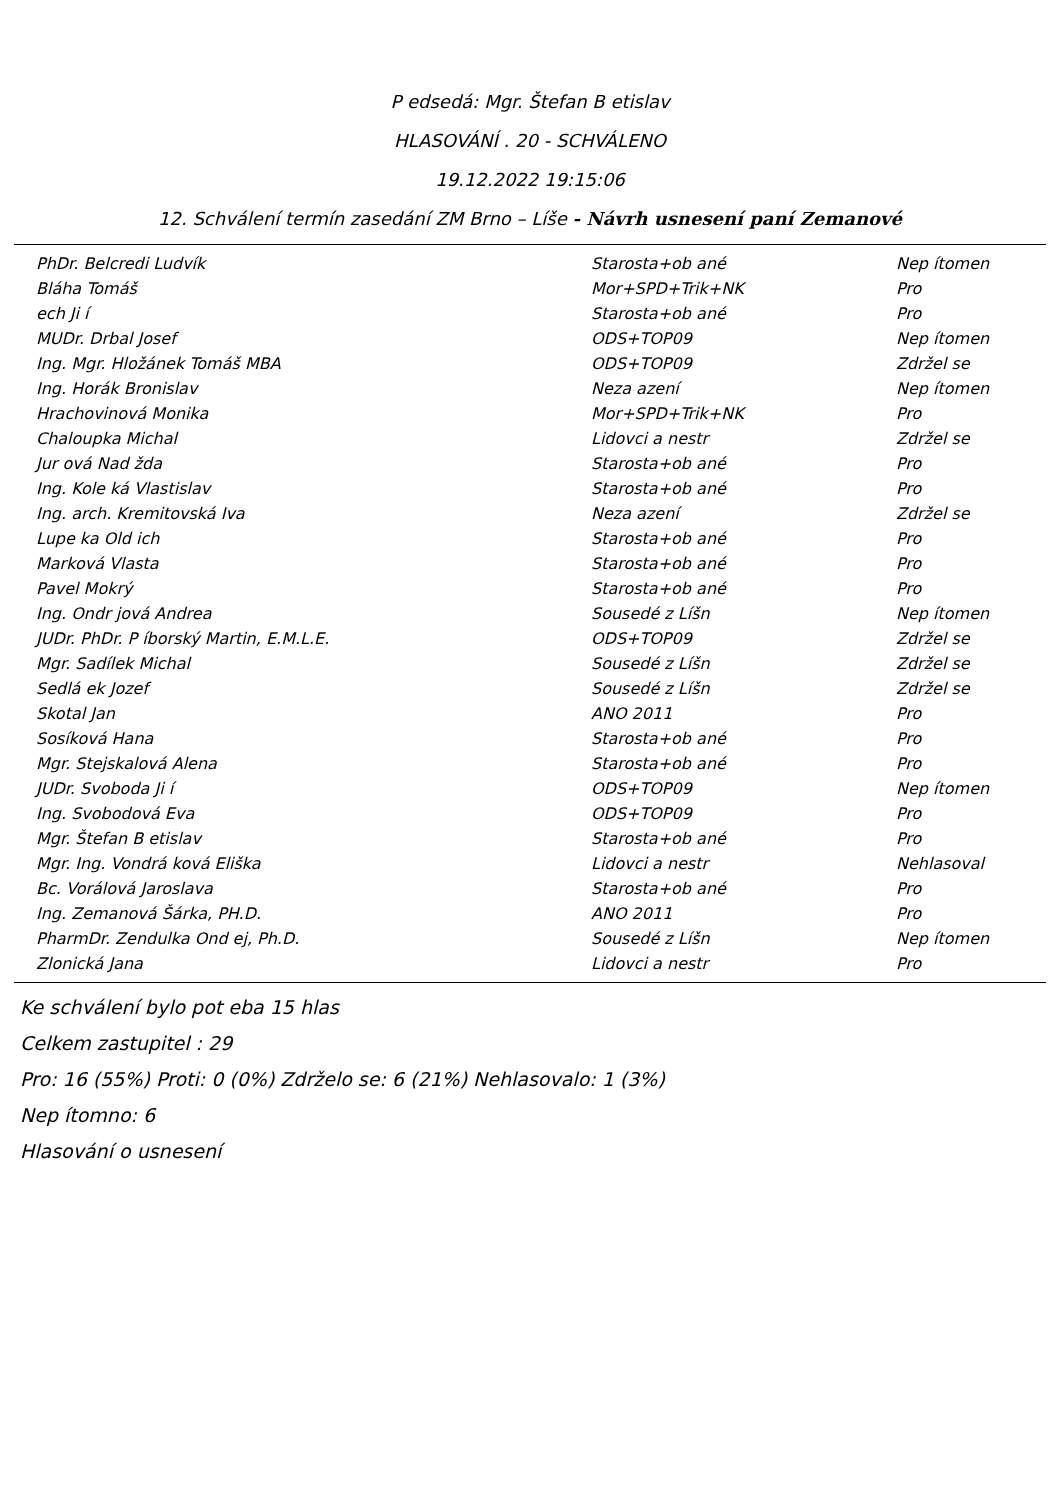P edsedá: Mgr. Štefan B etislav
HLASOVÁNÍ . 20 - SCHVÁLENO
19.12.2022 19:15:06
12. Schválení termín zasedání ZM Brno – Líše - Návrh usnesení paní Zemanové
| PhDr. Belcredi Ludvík | Starosta+ob ané | Nep ítomen |
| Bláha Tomáš | Mor+SPD+Trik+NK | Pro |
| ech Ji í | Starosta+ob ané | Pro |
| MUDr. Drbal Josef | ODS+TOP09 | Nep ítomen |
| Ing. Mgr. Hložánek Tomáš MBA | ODS+TOP09 | Zdržel se |
| Ing. Horák Bronislav | Neza azení | Nep ítomen |
| Hrachovinová Monika | Mor+SPD+Trik+NK | Pro |
| Chaloupka Michal | Lidovci a nestr | Zdržel se |
| Jur ová Nad žda | Starosta+ob ané | Pro |
| Ing. Kole ká Vlastislav | Starosta+ob ané | Pro |
| Ing. arch. Kremitovská Iva | Neza azení | Zdržel se |
| Lupe ka Old ich | Starosta+ob ané | Pro |
| Marková Vlasta | Starosta+ob ané | Pro |
| Pavel Mokrý | Starosta+ob ané | Pro |
| Ing. Ondr jová Andrea | Sousedé z Líšn | Nep ítomen |
| JUDr. PhDr. P íborský Martin, E.M.L.E. | ODS+TOP09 | Zdržel se |
| Mgr. Sadílek Michal | Sousedé z Líšn | Zdržel se |
| Sedlá ek Jozef | Sousedé z Líšn | Zdržel se |
| Skotal Jan | ANO 2011 | Pro |
| Sosíková Hana | Starosta+ob ané | Pro |
| Mgr. Stejskalová Alena | Starosta+ob ané | Pro |
| JUDr. Svoboda Ji í | ODS+TOP09 | Nep ítomen |
| Ing. Svobodová Eva | ODS+TOP09 | Pro |
| Mgr. Štefan B etislav | Starosta+ob ané | Pro |
| Mgr. Ing. Vondrá ková Eliška | Lidovci a nestr | Nehlasoval |
| Bc. Vorálová Jaroslava | Starosta+ob ané | Pro |
| Ing. Zemanová Šárka, PH.D. | ANO 2011 | Pro |
| PharmDr. Zendulka Ond ej, Ph.D. | Sousedé z Líšn | Nep ítomen |
| Zlonická Jana | Lidovci a nestr | Pro |
Ke schválení bylo pot eba 15 hlas
Celkem zastupitel : 29
Pro: 16 (55%) Proti: 0 (0%) Zdrželo se: 6 (21%) Nehlasovalo: 1 (3%)
Nep ítomno: 6
Hlasování o usnesení